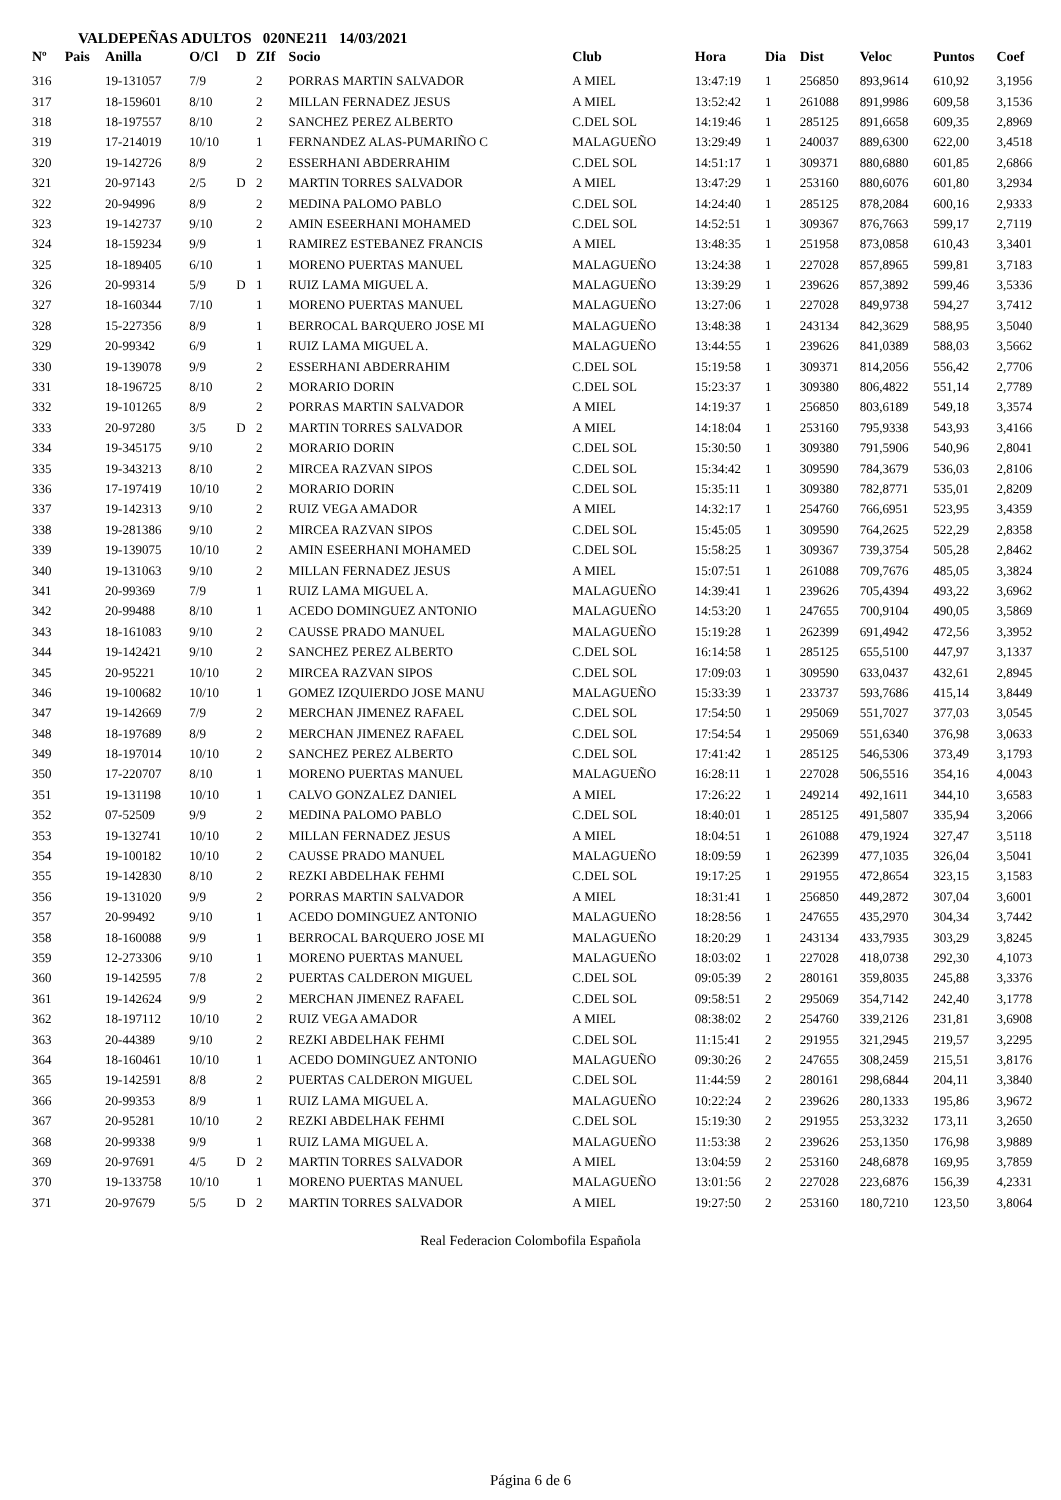VALDEPEÑAS ADULTOS 020NE211 14/03/2021
| Nº | Pais | Anilla | O/Cl | D | ZIf | Socio | Club | Hora | Dia | Dist | Veloc | Puntos | Coef |
| --- | --- | --- | --- | --- | --- | --- | --- | --- | --- | --- | --- | --- | --- |
| 316 | | 19-131057 | 7/9 | | 2 | PORRAS MARTIN SALVADOR | A MIEL | 13:47:19 | 1 | 256850 | 893,9614 | 610,92 | 3,1956 |
| 317 | | 18-159601 | 8/10 | | 2 | MILLAN FERNADEZ JESUS | A MIEL | 13:52:42 | 1 | 261088 | 891,9986 | 609,58 | 3,1536 |
| 318 | | 18-197557 | 8/10 | | 2 | SANCHEZ PEREZ ALBERTO | C.DEL SOL | 14:19:46 | 1 | 285125 | 891,6658 | 609,35 | 2,8969 |
| 319 | | 17-214019 | 10/10 | | 1 | FERNANDEZ ALAS-PUMARIÑO C | MALAGUEÑO | 13:29:49 | 1 | 240037 | 889,6300 | 622,00 | 3,4518 |
| 320 | | 19-142726 | 8/9 | | 2 | ESSERHANI ABDERRAHIM | C.DEL SOL | 14:51:17 | 1 | 309371 | 880,6880 | 601,85 | 2,6866 |
| 321 | | 20-97143 | 2/5 | D | 2 | MARTIN TORRES SALVADOR | A MIEL | 13:47:29 | 1 | 253160 | 880,6076 | 601,80 | 3,2934 |
| 322 | | 20-94996 | 8/9 | | 2 | MEDINA PALOMO PABLO | C.DEL SOL | 14:24:40 | 1 | 285125 | 878,2084 | 600,16 | 2,9333 |
| 323 | | 19-142737 | 9/10 | | 2 | AMIN ESEERHANI MOHAMED | C.DEL SOL | 14:52:51 | 1 | 309367 | 876,7663 | 599,17 | 2,7119 |
| 324 | | 18-159234 | 9/9 | | 1 | RAMIREZ ESTEBANEZ FRANCIS | A MIEL | 13:48:35 | 1 | 251958 | 873,0858 | 610,43 | 3,3401 |
| 325 | | 18-189405 | 6/10 | | 1 | MORENO PUERTAS MANUEL | MALAGUEÑO | 13:24:38 | 1 | 227028 | 857,8965 | 599,81 | 3,7183 |
| 326 | | 20-99314 | 5/9 | D | 1 | RUIZ LAMA MIGUEL A. | MALAGUEÑO | 13:39:29 | 1 | 239626 | 857,3892 | 599,46 | 3,5336 |
| 327 | | 18-160344 | 7/10 | | 1 | MORENO PUERTAS MANUEL | MALAGUEÑO | 13:27:06 | 1 | 227028 | 849,9738 | 594,27 | 3,7412 |
| 328 | | 15-227356 | 8/9 | | 1 | BERROCAL BARQUERO JOSE MI | MALAGUEÑO | 13:48:38 | 1 | 243134 | 842,3629 | 588,95 | 3,5040 |
| 329 | | 20-99342 | 6/9 | | 1 | RUIZ LAMA MIGUEL A. | MALAGUEÑO | 13:44:55 | 1 | 239626 | 841,0389 | 588,03 | 3,5662 |
| 330 | | 19-139078 | 9/9 | | 2 | ESSERHANI ABDERRAHIM | C.DEL SOL | 15:19:58 | 1 | 309371 | 814,2056 | 556,42 | 2,7706 |
| 331 | | 18-196725 | 8/10 | | 2 | MORARIO DORIN | C.DEL SOL | 15:23:37 | 1 | 309380 | 806,4822 | 551,14 | 2,7789 |
| 332 | | 19-101265 | 8/9 | | 2 | PORRAS MARTIN SALVADOR | A MIEL | 14:19:37 | 1 | 256850 | 803,6189 | 549,18 | 3,3574 |
| 333 | | 20-97280 | 3/5 | D | 2 | MARTIN TORRES SALVADOR | A MIEL | 14:18:04 | 1 | 253160 | 795,9338 | 543,93 | 3,4166 |
| 334 | | 19-345175 | 9/10 | | 2 | MORARIO DORIN | C.DEL SOL | 15:30:50 | 1 | 309380 | 791,5906 | 540,96 | 2,8041 |
| 335 | | 19-343213 | 8/10 | | 2 | MIRCEA RAZVAN SIPOS | C.DEL SOL | 15:34:42 | 1 | 309590 | 784,3679 | 536,03 | 2,8106 |
| 336 | | 17-197419 | 10/10 | | 2 | MORARIO DORIN | C.DEL SOL | 15:35:11 | 1 | 309380 | 782,8771 | 535,01 | 2,8209 |
| 337 | | 19-142313 | 9/10 | | 2 | RUIZ VEGA AMADOR | A MIEL | 14:32:17 | 1 | 254760 | 766,6951 | 523,95 | 3,4359 |
| 338 | | 19-281386 | 9/10 | | 2 | MIRCEA RAZVAN SIPOS | C.DEL SOL | 15:45:05 | 1 | 309590 | 764,2625 | 522,29 | 2,8358 |
| 339 | | 19-139075 | 10/10 | | 2 | AMIN ESEERHANI MOHAMED | C.DEL SOL | 15:58:25 | 1 | 309367 | 739,3754 | 505,28 | 2,8462 |
| 340 | | 19-131063 | 9/10 | | 2 | MILLAN FERNADEZ JESUS | A MIEL | 15:07:51 | 1 | 261088 | 709,7676 | 485,05 | 3,3824 |
| 341 | | 20-99369 | 7/9 | | 1 | RUIZ LAMA MIGUEL A. | MALAGUEÑO | 14:39:41 | 1 | 239626 | 705,4394 | 493,22 | 3,6962 |
| 342 | | 20-99488 | 8/10 | | 1 | ACEDO DOMINGUEZ ANTONIO | MALAGUEÑO | 14:53:20 | 1 | 247655 | 700,9104 | 490,05 | 3,5869 |
| 343 | | 18-161083 | 9/10 | | 2 | CAUSSE PRADO MANUEL | MALAGUEÑO | 15:19:28 | 1 | 262399 | 691,4942 | 472,56 | 3,3952 |
| 344 | | 19-142421 | 9/10 | | 2 | SANCHEZ PEREZ ALBERTO | C.DEL SOL | 16:14:58 | 1 | 285125 | 655,5100 | 447,97 | 3,1337 |
| 345 | | 20-95221 | 10/10 | | 2 | MIRCEA RAZVAN SIPOS | C.DEL SOL | 17:09:03 | 1 | 309590 | 633,0437 | 432,61 | 2,8945 |
| 346 | | 19-100682 | 10/10 | | 1 | GOMEZ IZQUIERDO JOSE MANU | MALAGUEÑO | 15:33:39 | 1 | 233737 | 593,7686 | 415,14 | 3,8449 |
| 347 | | 19-142669 | 7/9 | | 2 | MERCHAN JIMENEZ RAFAEL | C.DEL SOL | 17:54:50 | 1 | 295069 | 551,7027 | 377,03 | 3,0545 |
| 348 | | 18-197689 | 8/9 | | 2 | MERCHAN JIMENEZ RAFAEL | C.DEL SOL | 17:54:54 | 1 | 295069 | 551,6340 | 376,98 | 3,0633 |
| 349 | | 18-197014 | 10/10 | | 2 | SANCHEZ PEREZ ALBERTO | C.DEL SOL | 17:41:42 | 1 | 285125 | 546,5306 | 373,49 | 3,1793 |
| 350 | | 17-220707 | 8/10 | | 1 | MORENO PUERTAS MANUEL | MALAGUEÑO | 16:28:11 | 1 | 227028 | 506,5516 | 354,16 | 4,0043 |
| 351 | | 19-131198 | 10/10 | | 1 | CALVO GONZALEZ DANIEL | A MIEL | 17:26:22 | 1 | 249214 | 492,1611 | 344,10 | 3,6583 |
| 352 | | 07-52509 | 9/9 | | 2 | MEDINA PALOMO PABLO | C.DEL SOL | 18:40:01 | 1 | 285125 | 491,5807 | 335,94 | 3,2066 |
| 353 | | 19-132741 | 10/10 | | 2 | MILLAN FERNADEZ JESUS | A MIEL | 18:04:51 | 1 | 261088 | 479,1924 | 327,47 | 3,5118 |
| 354 | | 19-100182 | 10/10 | | 2 | CAUSSE PRADO MANUEL | MALAGUEÑO | 18:09:59 | 1 | 262399 | 477,1035 | 326,04 | 3,5041 |
| 355 | | 19-142830 | 8/10 | | 2 | REZKI ABDELHAK FEHMI | C.DEL SOL | 19:17:25 | 1 | 291955 | 472,8654 | 323,15 | 3,1583 |
| 356 | | 19-131020 | 9/9 | | 2 | PORRAS MARTIN SALVADOR | A MIEL | 18:31:41 | 1 | 256850 | 449,2872 | 307,04 | 3,6001 |
| 357 | | 20-99492 | 9/10 | | 1 | ACEDO DOMINGUEZ ANTONIO | MALAGUEÑO | 18:28:56 | 1 | 247655 | 435,2970 | 304,34 | 3,7442 |
| 358 | | 18-160088 | 9/9 | | 1 | BERROCAL BARQUERO JOSE MI | MALAGUEÑO | 18:20:29 | 1 | 243134 | 433,7935 | 303,29 | 3,8245 |
| 359 | | 12-273306 | 9/10 | | 1 | MORENO PUERTAS MANUEL | MALAGUEÑO | 18:03:02 | 1 | 227028 | 418,0738 | 292,30 | 4,1073 |
| 360 | | 19-142595 | 7/8 | | 2 | PUERTAS CALDERON MIGUEL | C.DEL SOL | 09:05:39 | 2 | 280161 | 359,8035 | 245,88 | 3,3376 |
| 361 | | 19-142624 | 9/9 | | 2 | MERCHAN JIMENEZ RAFAEL | C.DEL SOL | 09:58:51 | 2 | 295069 | 354,7142 | 242,40 | 3,1778 |
| 362 | | 18-197112 | 10/10 | | 2 | RUIZ VEGA AMADOR | A MIEL | 08:38:02 | 2 | 254760 | 339,2126 | 231,81 | 3,6908 |
| 363 | | 20-44389 | 9/10 | | 2 | REZKI ABDELHAK FEHMI | C.DEL SOL | 11:15:41 | 2 | 291955 | 321,2945 | 219,57 | 3,2295 |
| 364 | | 18-160461 | 10/10 | | 1 | ACEDO DOMINGUEZ ANTONIO | MALAGUEÑO | 09:30:26 | 2 | 247655 | 308,2459 | 215,51 | 3,8176 |
| 365 | | 19-142591 | 8/8 | | 2 | PUERTAS CALDERON MIGUEL | C.DEL SOL | 11:44:59 | 2 | 280161 | 298,6844 | 204,11 | 3,3840 |
| 366 | | 20-99353 | 8/9 | | 1 | RUIZ LAMA MIGUEL A. | MALAGUEÑO | 10:22:24 | 2 | 239626 | 280,1333 | 195,86 | 3,9672 |
| 367 | | 20-95281 | 10/10 | | 2 | REZKI ABDELHAK FEHMI | C.DEL SOL | 15:19:30 | 2 | 291955 | 253,3232 | 173,11 | 3,2650 |
| 368 | | 20-99338 | 9/9 | | 1 | RUIZ LAMA MIGUEL A. | MALAGUEÑO | 11:53:38 | 2 | 239626 | 253,1350 | 176,98 | 3,9889 |
| 369 | | 20-97691 | 4/5 | D | 2 | MARTIN TORRES SALVADOR | A MIEL | 13:04:59 | 2 | 253160 | 248,6878 | 169,95 | 3,7859 |
| 370 | | 19-133758 | 10/10 | | 1 | MORENO PUERTAS MANUEL | MALAGUEÑO | 13:01:56 | 2 | 227028 | 223,6876 | 156,39 | 4,2331 |
| 371 | | 20-97679 | 5/5 | D | 2 | MARTIN TORRES SALVADOR | A MIEL | 19:27:50 | 2 | 253160 | 180,7210 | 123,50 | 3,8064 |
Real Federacion Colombofila Española
Página 6 de 6